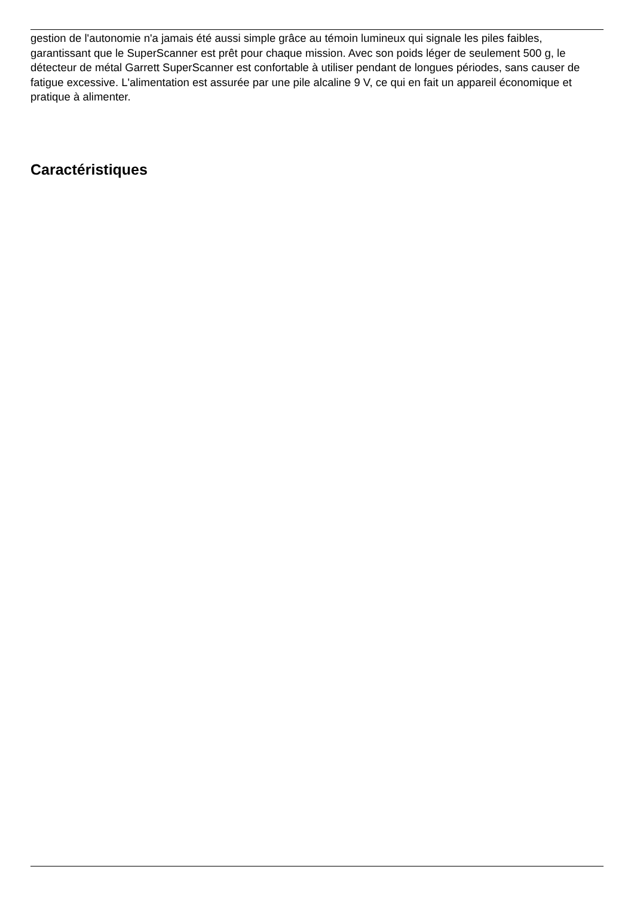gestion de l'autonomie n'a jamais été aussi simple grâce au témoin lumineux qui signale les piles faibles, garantissant que le SuperScanner est prêt pour chaque mission. Avec son poids léger de seulement 500 g, le détecteur de métal Garrett SuperScanner est confortable à utiliser pendant de longues périodes, sans causer de fatigue excessive. L'alimentation est assurée par une pile alcaline 9 V, ce qui en fait un appareil économique et pratique à alimenter.
Caractéristiques